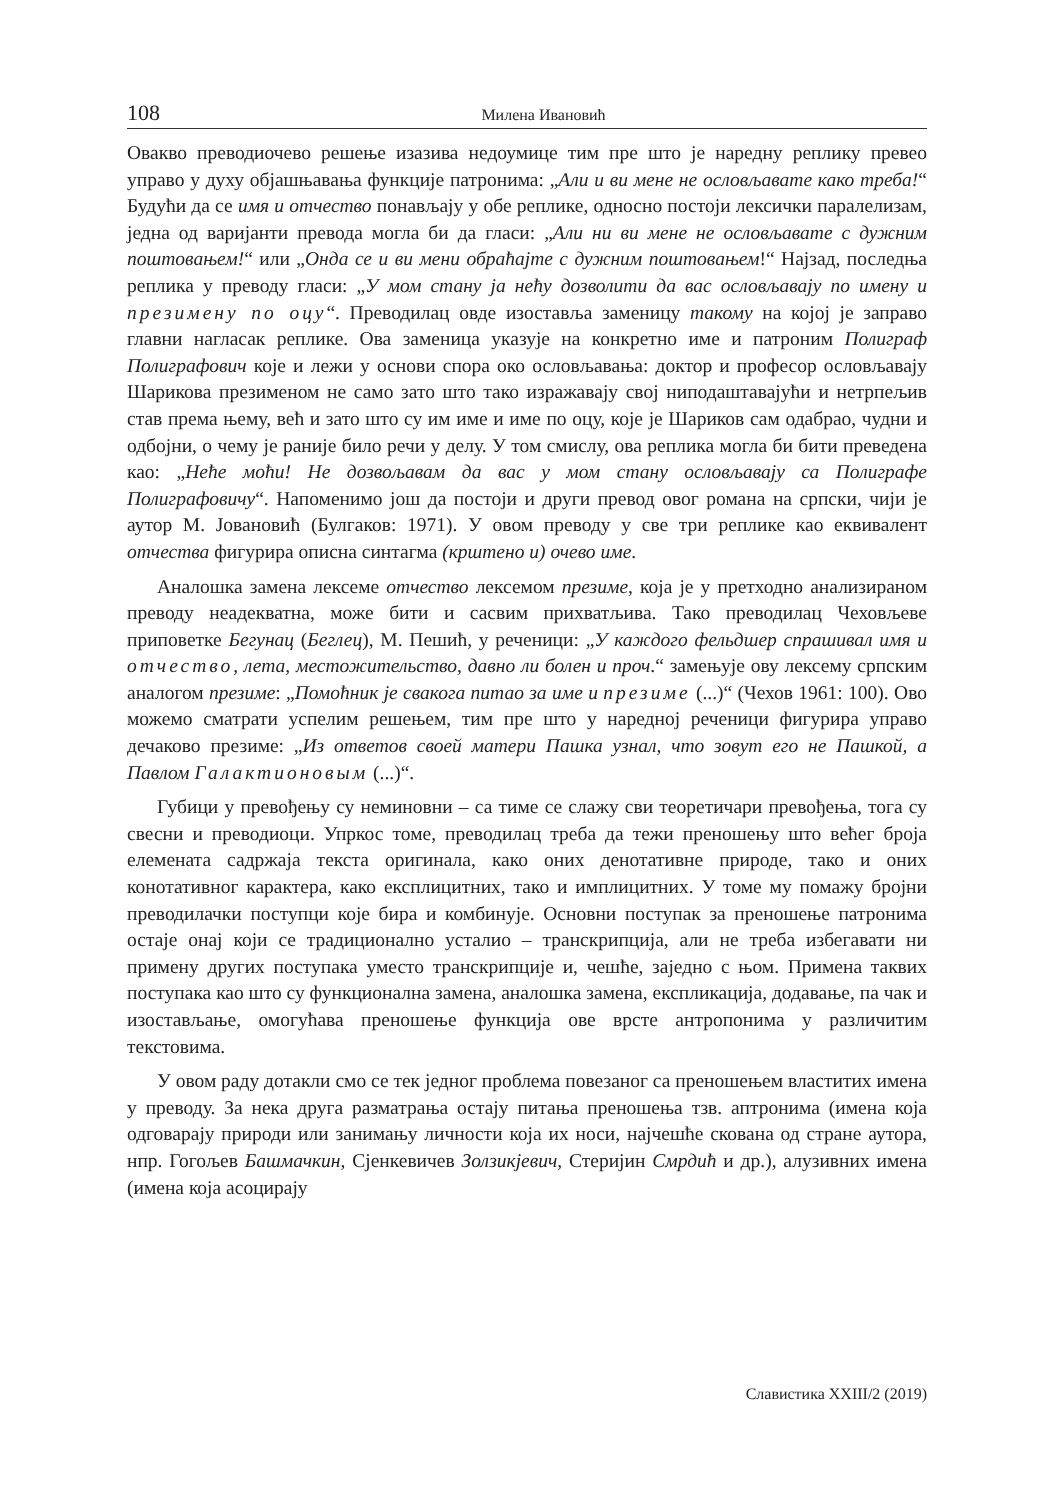108 Милена Ивановић
Овакво преводиочево решење изазива недоумице тим пре што је наредну реплику превео управо у духу објашњавања функције патронима: „Али и ви мене не ословљавате како треба!“ Будући да се имя и отчество понављају у обе реплике, односно постоји лексички паралелизам, једна од варијанти превода могла би да гласи: „Али ни ви мене не ословљавате с дужним поштовањем!“ или „Онда се и ви мени обраћајте с дужним поштовањем!“ Најзад, последња реплика у преводу гласи: „У мом стану ја нећу дозволити да вас ословљавају по имену и презимену по оцу“. Преводилац овде изоставља заменицу такому на којој је заправо главни нагласак реплике. Ова заменица указује на конкретно име и патроним Полиграф Полиграфович које и лежи у основи спора око ословљавања: доктор и професор ословљавају Шарикова презименом не само зато што тако изражавају свој ниподаштавајући и нетрпељив став према њему, већ и зато што су им име и име по оцу, које је Шариков сам одабрао, чудни и одбојни, о чему је раније било речи у делу. У том смислу, ова реплика могла би бити преведена као: „Неће моћи! Не дозвољавам да вас у мом стану ословљавају са Полиграфе Полиграфовичу“. Напоменимо још да постоји и други превод овог романа на српски, чији је аутор М. Јовановић (Булгаков: 1971). У овом преводу у све три реплике као еквивалент отчества фигурира описна синтагма (крштено и) очево име.
Аналошка замена лексеме отчество лексемом презиме, која је у претходно анализираном преводу неадекватна, може бити и сасвим прихватљива. Тако преводилац Чеховљеве приповетке Бегунац (Беглец), М. Пешић, у реченици: „У каждого фельдшер спрашивал имя и отчество, лета, местожительство, давно ли болен и проч.“ замењује ову лексему српским аналогом презиме: „Помоћник је свакога питао за име и презиме (...)“ (Чехов 1961: 100). Ово можемо сматрати успелим решењем, тим пре што у наредној реченици фигурира управо дечаково презиме: „Из ответов своей матери Пашка узнал, что зовут его не Пашкой, а Павлом Галактионовым (...)“.
Губици у превођењу су неминовни – са тиме се слажу сви теоретичари превођења, тога су свесни и преводиоци. Упркос томе, преводилац треба да тежи преношењу што већег броја елемената садржаја текста оригинала, како оних денотативне природе, тако и оних конотативног карактера, како експлицитних, тако и имплицитних. У томе му помажу бројни преводилачки поступци које бира и комбинује. Основни поступак за преношење патронима остаје онај који се традиционално усталио – транскрипција, али не треба избегавати ни примену других поступака уместо транскрипције и, чешће, заједно с њом. Примена таквих поступака као што су функционална замена, аналошка замена, експликација, додавање, па чак и изостављање, омогућава преношење функција ове врсте антропонима у различитим текстовима.
У овом раду дотакли смо се тек једног проблема повезаног са преношењем властитих имена у преводу. За нека друга разматрања остају питања преношења тзв. аптронима (имена која одговарају природи или занимању личности која их носи, најчешће скована од стране аутора, нпр. Гогољев Башмачкин, Сјенкевичев Золзикјевич, Стеријин Смрдић и др.), алузивних имена (имена која асоцирају
Славистика XXIII/2 (2019)